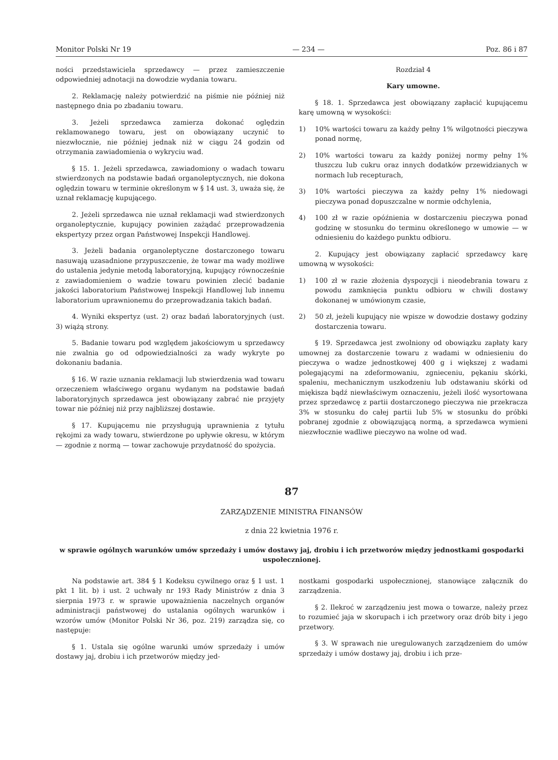Monitor Polski Nr 19 — 234 — Poz. 86 i 87
ności przedstawiciela sprzedawcy — przez zamieszczenie odpowiedniej adnotacji na dowodzie wydania towaru.
2. Reklamację należy potwierdzić na piśmie nie później niż następnego dnia po zbadaniu towaru.
3. Jeżeli sprzedawca zamierza dokonać oględzin reklamowanego towaru, jest on obowiązany uczynić to niezwłocznie, nie później jednak niż w ciągu 24 godzin od otrzymania zawiadomienia o wykryciu wad.
§ 15. 1. Jeżeli sprzedawca, zawiadomiony o wadach towaru stwierdzonych na podstawie badań organoleptycznych, nie dokona oględzin towaru w terminie określonym w § 14 ust. 3, uważa się, że uznał reklamację kupującego.
2. Jeżeli sprzedawca nie uznał reklamacji wad stwierdzonych organoleptycznie, kupujący powinien zażądać przeprowadzenia ekspertyzy przez organ Państwowej Inspekcji Handlowej.
3. Jeżeli badania organoleptyczne dostarczonego towaru nasuwają uzasadnione przypuszczenie, że towar ma wady możliwe do ustalenia jedynie metodą laboratoryjną, kupujący równocześnie z zawiadomieniem o wadzie towaru powinien zlecić badanie jakości laboratorium Państwowej Inspekcji Handlowej lub innemu laboratorium uprawnionemu do przeprowadzania takich badań.
4. Wyniki ekspertyz (ust. 2) oraz badań laboratoryjnych (ust. 3) wiążą strony.
5. Badanie towaru pod względem jakościowym u sprzedawcy nie zwalnia go od odpowiedzialności za wady wykryte po dokonaniu badania.
§ 16. W razie uznania reklamacji lub stwierdzenia wad towaru orzeczeniem właściwego organu wydanym na podstawie badań laboratoryjnych sprzedawca jest obowiązany zabrać nie przyjęty towar nie później niż przy najbliższej dostawie.
§ 17. Kupującemu nie przysługują uprawnienia z tytułu rękojmi za wady towaru, stwierdzone po upływie okresu, w którym — zgodnie z normą — towar zachowuje przydatność do spożycia.
Rozdział 4
Kary umowne.
§ 18. 1. Sprzedawca jest obowiązany zapłacić kupującemu karę umowną w wysokości:
1) 10% wartości towaru za każdy pełny 1% wilgotności pieczywa ponad normę,
2) 10% wartości towaru za każdy poniżej normy pełny 1% tłuszczu lub cukru oraz innych dodatków przewidzianych w normach lub recepturach,
3) 10% wartości pieczywa za każdy pełny 1% niedowagi pieczywa ponad dopuszczalne w normie odchylenia,
4) 100 zł w razie opóźnienia w dostarczeniu pieczywa ponad godzinę w stosunku do terminu określonego w umowie — w odniesieniu do każdego punktu odbioru.
2. Kupujący jest obowiązany zapłacić sprzedawcy karę umowną w wysokości:
1) 100 zł w razie złożenia dyspozycji i nieodebrania towaru z powodu zamknięcia punktu odbioru w chwili dostawy dokonanej w umówionym czasie,
2) 50 zł, jeżeli kupujący nie wpisze w dowodzie dostawy godziny dostarczenia towaru.
§ 19. Sprzedawca jest zwolniony od obowiązku zapłaty kary umownej za dostarczenie towaru z wadami w odniesieniu do pieczywa o wadze jednostkowej 400 g i większej z wadami polegającymi na zdeformowaniu, zgnieceniu, pękaniu skórki, spaleniu, mechanicznym uszkodzeniu lub odstawaniu skórki od miękisza bądź niewłaściwym oznaczeniu, jeżeli ilość wysortowana przez sprzedawcę z partii dostarczonego pieczywa nie przekracza 3% w stosunku do całej partii lub 5% w stosunku do próbki pobranej zgodnie z obowiązującą normą, a sprzedawca wymieni niezwłocznie wadliwe pieczywo na wolne od wad.
87
ZARZĄDZENIE MINISTRA FINANSÓW
z dnia 22 kwietnia 1976 r.
w sprawie ogólnych warunków umów sprzedaży i umów dostawy jaj, drobiu i ich przetworów między jednostkami gospodarki uspołecznionej.
Na podstawie art. 384 § 1 Kodeksu cywilnego oraz § 1 ust. 1 pkt 1 lit. b) i ust. 2 uchwały nr 193 Rady Ministrów z dnia 3 sierpnia 1973 r. w sprawie upoważnienia naczelnych organów administracji państwowej do ustalania ogólnych warunków i wzorów umów (Monitor Polski Nr 36, poz. 219) zarządza się, co następuje:
§ 1. Ustala się ogólne warunki umów sprzedaży i umów dostawy jaj, drobiu i ich przetworów między jed-
nostkami gospodarki uspołecznionej, stanowiące załącznik do zarządzenia.
§ 2. Ilekroć w zarządzeniu jest mowa o towarze, należy przez to rozumieć jaja w skorupach i ich przetwory oraz drób bity i jego przetwory.
§ 3. W sprawach nie uregulowanych zarządzeniem do umów sprzedaży i umów dostawy jaj, drobiu i ich prze-